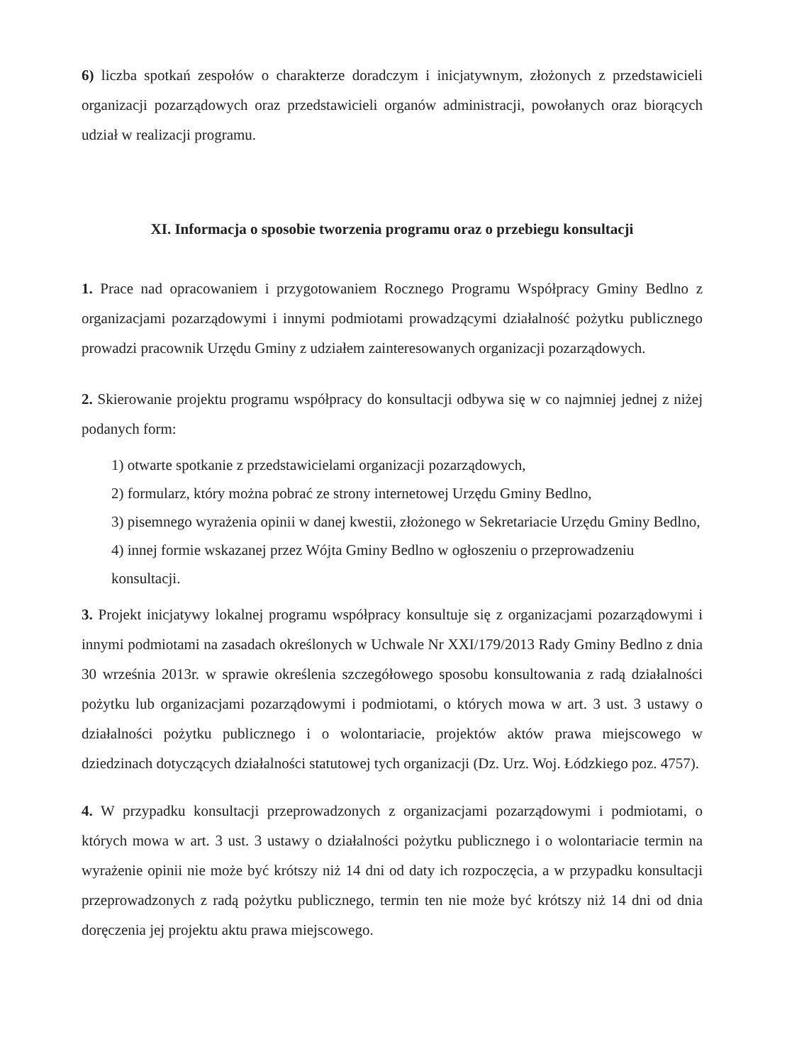6) liczba spotkań zespołów o charakterze doradczym i inicjatywnym, złożonych z przedstawicieli organizacji pozarządowych oraz przedstawicieli organów administracji, powołanych oraz biorących udział w realizacji programu.
XI. Informacja o sposobie tworzenia programu oraz o przebiegu konsultacji
1. Prace nad opracowaniem i przygotowaniem Rocznego Programu Współpracy Gminy Bedlno z organizacjami pozarządowymi i innymi podmiotami prowadzącymi działalność pożytku publicznego prowadzi pracownik Urzędu Gminy z udziałem zainteresowanych organizacji pozarządowych.
2. Skierowanie projektu programu współpracy do konsultacji odbywa się w co najmniej jednej z niżej podanych form:
1) otwarte spotkanie z przedstawicielami organizacji pozarządowych,
2) formularz, który można pobrać ze strony internetowej Urzędu Gminy Bedlno,
3) pisemnego wyrażenia opinii w danej kwestii, złożonego w Sekretariacie Urzędu Gminy Bedlno,
4) innej formie wskazanej przez Wójta Gminy Bedlno w ogłoszeniu o przeprowadzeniu konsultacji.
3. Projekt inicjatywy lokalnej programu współpracy konsultuje się z organizacjami pozarządowymi i innymi podmiotami na zasadach określonych w Uchwale Nr XXI/179/2013 Rady Gminy Bedlno z dnia 30 września 2013r. w sprawie określenia szczegółowego sposobu konsultowania z radą działalności pożytku lub organizacjami pozarządowymi i podmiotami, o których mowa w art. 3 ust. 3 ustawy o działalności pożytku publicznego i o wolontariacie, projektów aktów prawa miejscowego w dziedzinach dotyczących działalności statutowej tych organizacji (Dz. Urz. Woj. Łódzkiego poz. 4757).
4. W przypadku konsultacji przeprowadzonych z organizacjami pozarządowymi i podmiotami, o których mowa w art. 3 ust. 3 ustawy o działalności pożytku publicznego i o wolontariacie termin na wyrażenie opinii nie może być krótszy niż 14 dni od daty ich rozpoczęcia, a w przypadku konsultacji przeprowadzonych z radą pożytku publicznego, termin ten nie może być krótszy niż 14 dni od dnia doręczenia jej projektu aktu prawa miejscowego.